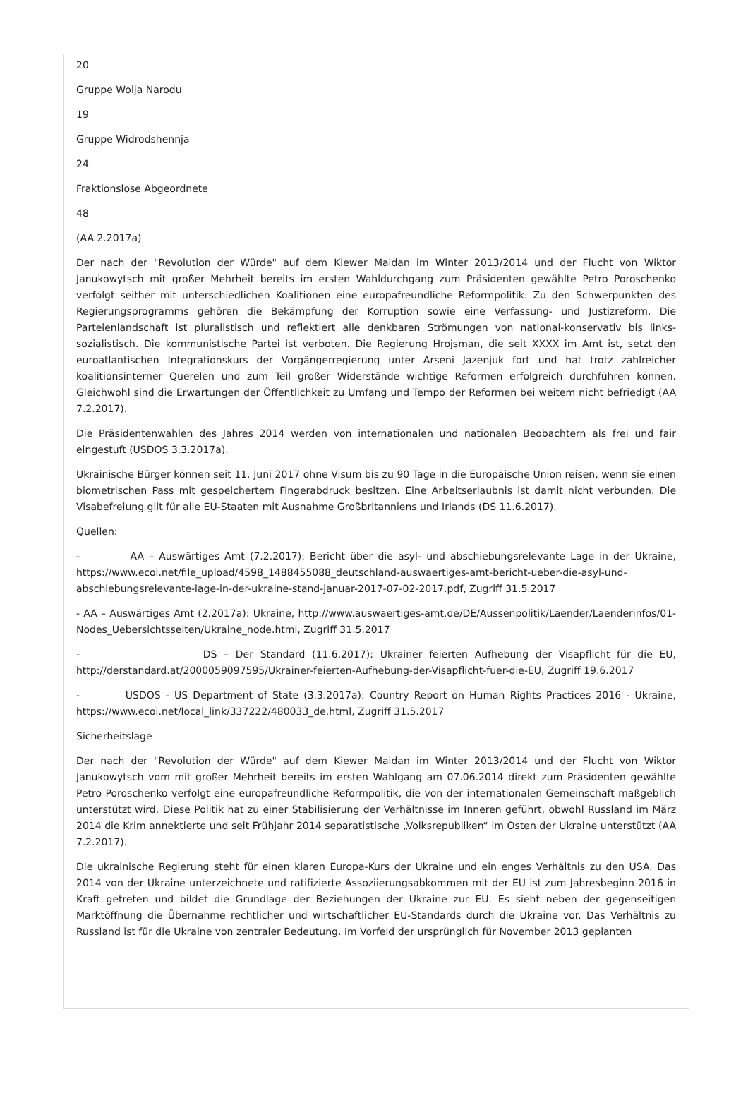20
Gruppe Wolja Narodu
19
Gruppe Widrodshennja
24
Fraktionslose Abgeordnete
48
(AA 2.2017a)
Der nach der "Revolution der Würde" auf dem Kiewer Maidan im Winter 2013/2014 und der Flucht von Wiktor Janukowytsch mit großer Mehrheit bereits im ersten Wahldurchgang zum Präsidenten gewählte Petro Poroschenko verfolgt seither mit unterschiedlichen Koalitionen eine europafreundliche Reformpolitik. Zu den Schwerpunkten des Regierungsprogramms gehören die Bekämpfung der Korruption sowie eine Verfassung- und Justizreform. Die Parteienlandschaft ist pluralistisch und reflektiert alle denkbaren Strömungen von national-konservativ bis links-sozialistisch. Die kommunistische Partei ist verboten. Die Regierung Hrojsman, die seit XXXX im Amt ist, setzt den euroatlantischen Integrationskurs der Vorgängerregierung unter Arseni Jazenjuk fort und hat trotz zahlreicher koalitionsinterner Querelen und zum Teil großer Widerstände wichtige Reformen erfolgreich durchführen können. Gleichwohl sind die Erwartungen der Öffentlichkeit zu Umfang und Tempo der Reformen bei weitem nicht befriedigt (AA 7.2.2017).
Die Präsidentenwahlen des Jahres 2014 werden von internationalen und nationalen Beobachtern als frei und fair eingestuft (USDOS 3.3.2017a).
Ukrainische Bürger können seit 11. Juni 2017 ohne Visum bis zu 90 Tage in die Europäische Union reisen, wenn sie einen biometrischen Pass mit gespeichertem Fingerabdruck besitzen. Eine Arbeitserlaubnis ist damit nicht verbunden. Die Visabefreiung gilt für alle EU-Staaten mit Ausnahme Großbritanniens und Irlands (DS 11.6.2017).
Quellen:
- AA – Auswärtiges Amt (7.2.2017): Bericht über die asyl- und abschiebungsrelevante Lage in der Ukraine, https://www.ecoi.net/file_upload/4598_1488455088_deutschland-auswaertiges-amt-bericht-ueber-die-asyl-und-abschiebungsrelevante-lage-in-der-ukraine-stand-januar-2017-07-02-2017.pdf, Zugriff 31.5.2017
- AA – Auswärtiges Amt (2.2017a): Ukraine, http://www.auswaertiges-amt.de/DE/Aussenpolitik/Laender/Laenderinfos/01-Nodes_Uebersichtsseiten/Ukraine_node.html, Zugriff 31.5.2017
- DS – Der Standard (11.6.2017): Ukrainer feierten Aufhebung der Visapflicht für die EU, http://derstandard.at/2000059097595/Ukrainer-feierten-Aufhebung-der-Visapflicht-fuer-die-EU, Zugriff 19.6.2017
- USDOS - US Department of State (3.3.2017a): Country Report on Human Rights Practices 2016 - Ukraine, https://www.ecoi.net/local_link/337222/480033_de.html, Zugriff 31.5.2017
Sicherheitslage
Der nach der "Revolution der Würde" auf dem Kiewer Maidan im Winter 2013/2014 und der Flucht von Wiktor Janukowytsch vom mit großer Mehrheit bereits im ersten Wahlgang am 07.06.2014 direkt zum Präsidenten gewählte Petro Poroschenko verfolgt eine europafreundliche Reformpolitik, die von der internationalen Gemeinschaft maßgeblich unterstützt wird. Diese Politik hat zu einer Stabilisierung der Verhältnisse im Inneren geführt, obwohl Russland im März 2014 die Krim annektierte und seit Frühjahr 2014 separatistische „Volksrepubliken“ im Osten der Ukraine unterstützt (AA 7.2.2017).
Die ukrainische Regierung steht für einen klaren Europa-Kurs der Ukraine und ein enges Verhältnis zu den USA. Das 2014 von der Ukraine unterzeichnete und ratifizierte Assoziierungsabkommen mit der EU ist zum Jahresbeginn 2016 in Kraft getreten und bildet die Grundlage der Beziehungen der Ukraine zur EU. Es sieht neben der gegenseitigen Marktöffnung die Übernahme rechtlicher und wirtschaftlicher EU-Standards durch die Ukraine vor. Das Verhältnis zu Russland ist für die Ukraine von zentraler Bedeutung. Im Vorfeld der ursprünglich für November 2013 geplanten